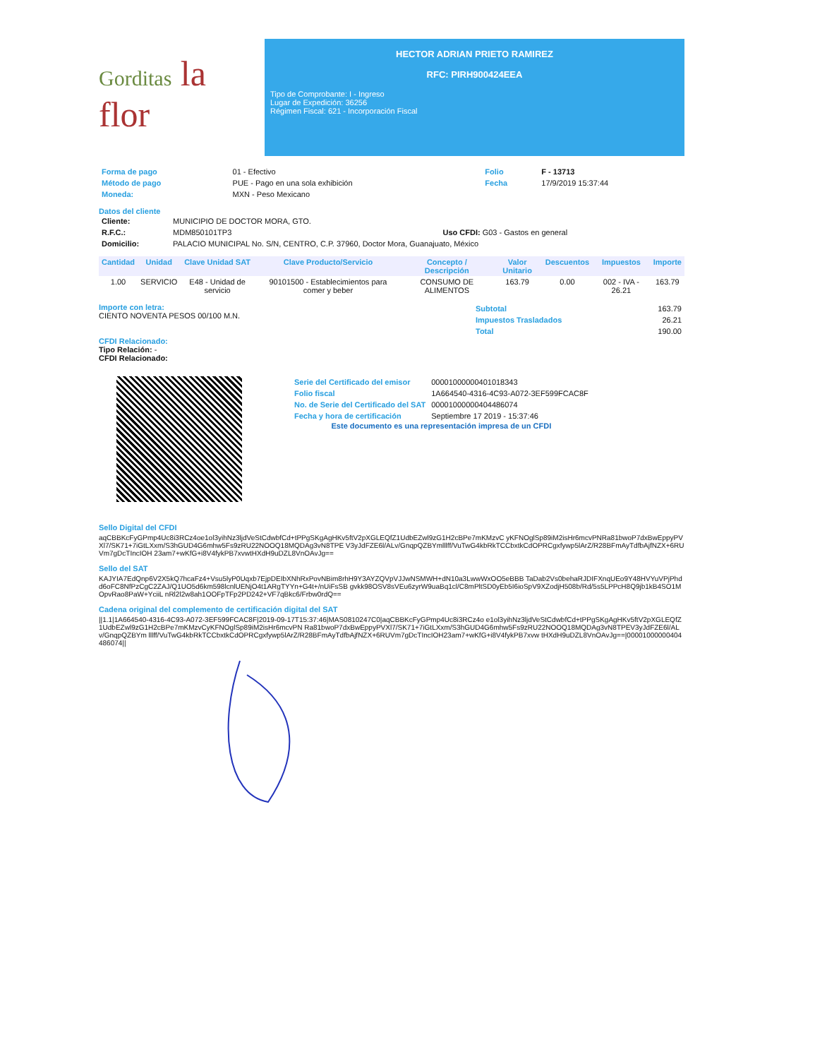Gorditas la flor
HECTOR ADRIAN PRIETO RAMIREZ
RFC: PIRH900424EEA
Tipo de Comprobante: I - Ingreso
Lugar de Expedición: 36256
Régimen Fiscal: 621 - Incorporación Fiscal
| Forma de pago | 01 - Efectivo | Folio | F - 13713 |
| Método de pago | PUE - Pago en una sola exhibición | Fecha | 17/9/2019 15:37:44 |
| Moneda: | MXN - Peso Mexicano | | |
Datos del cliente
| Cliente: | MUNICIPIO DE DOCTOR MORA, GTO. | |
| R.F.C.: | MDM850101TP3 | Uso CFDI: G03 - Gastos en general |
| Domicilio: | PALACIO MUNICIPAL No. S/N, CENTRO, C.P. 37960, Doctor Mora, Guanajuato, México | |
| Cantidad | Unidad | Clave Unidad SAT | Clave Producto/Servicio | Concepto / Descripción | Valor Unitario | Descuentos | Impuestos | Importe |
| --- | --- | --- | --- | --- | --- | --- | --- | --- |
| 1.00 | SERVICIO | E48 - Unidad de servicio | 90101500 - Establecimientos para comer y beber | CONSUMO DE ALIMENTOS | 163.79 | 0.00 | 002 - IVA - 26.21 | 163.79 |
Importe con letra:
CIENTO NOVENTA PESOS 00/100 M.N.
| Subtotal | 163.79 |
| Impuestos Trasladados | 26.21 |
| Total | 190.00 |
CFDI Relacionado:
Tipo Relación: -
CFDI Relacionado:
| Serie del Certificado del emisor | 00001000000401018343 |
| Folio fiscal | 1A664540-4316-4C93-A072-3EF599FCAC8F |
| No. de Serie del Certificado del SAT | 00001000000404486074 |
| Fecha y hora de certificación | Septiembre 17 2019 - 15:37:46 |
Este documento es una representación impresa de un CFDI
Sello Digital del CFDI
aqCBBKcFyGPmp4Uc8i3RCz4oe1ol3yihNz3ljdVeStCdwbfCd+tPPgSKgAgHKv5ftV2pXGLEQfZ1UdbEZwl9zG1H2cBPe7mKMzvC yKFNOglSp89iM2isHr6mcvPNRa81bwoP7dxBwEppyPVXl7/SK71+7iGtLXxm/S3hGUD4G6mhw5Fs9zRU22NOOQ18MQDAg3vN8TPE V3yJdFZE6l/ALv/GnqpQZBYmlllff/VuTwG4kbRkTCCbxtkCdOPRCgxfywp5lArZ/R28BFmAyTdfbAjfNZX+6RUVm7gDcTIncIOH 23am7+wKfG+i8V4fykPB7xvwtHXdH9uDZL8VnOAvJg==
Sello del SAT
KAJYIA7EdQnp6V2X5kQ7hcaFz4+Vsu5lyP0Uqxb7EjpDEIbXNhRxPovNBim8rhH9Y3AYZQVpVJJwNSMWH+dN10a3LwwWxOO5eBBB TaDab2Vs0behaRJDIFXnqUEo9Y48HVYuVPjPhdd6oFC8NfPzCgC2ZAJ/Q1UO5d6km598lcnlUENjO4t1ARgTYYn+G4t+/nUiFsSB gvkk98OSV8sVEu6zyrW9uaBq1cl/C8mPltSD0yEb5I6ioSpV9XZodjH508b/Rd/5s5LPPcH8Q9jb1kB4SO1MOpvRao8PaW+YciiL nRl2l2w8ah1OOFpTFp2PD242+VF7qBkc6/Frbw0rdQ==
Cadena original del complemento de certificación digital del SAT
||1.1|1A664540-4316-4C93-A072-3EF599FCAC8F|2019-09-17T15:37:46|MAS0810247C0|aqCBBKcFyGPmp4Uc8i3RCz4o e1ol3yihNz3ljdVeStCdwbfCd+tPPgSKgAgHKv5ftV2pXGLEQfZ1UdbEZwl9zG1H2cBPe7mKMzvCyKFNOglSp89iM2isHr6mcvPN Ra81bwoP7dxBwEppyPVXl7/SK71+7iGtLXxm/S3hGUD4G6mhw5Fs9zRU22NOOQ18MQDAg3vN8TPEV3yJdFZE6l/ALv/GnqpQZBYm lllff/VuTwG4kbRkTCCbxtkCdOPRCgxfywp5lArZ/R28BFmAyTdfbAjfNZX+6RUVm7gDcTIncIOH23am7+wKfG+i8V4fykPB7xvw tHXdH9uDZL8VnOAvJg==|00001000000404486074||